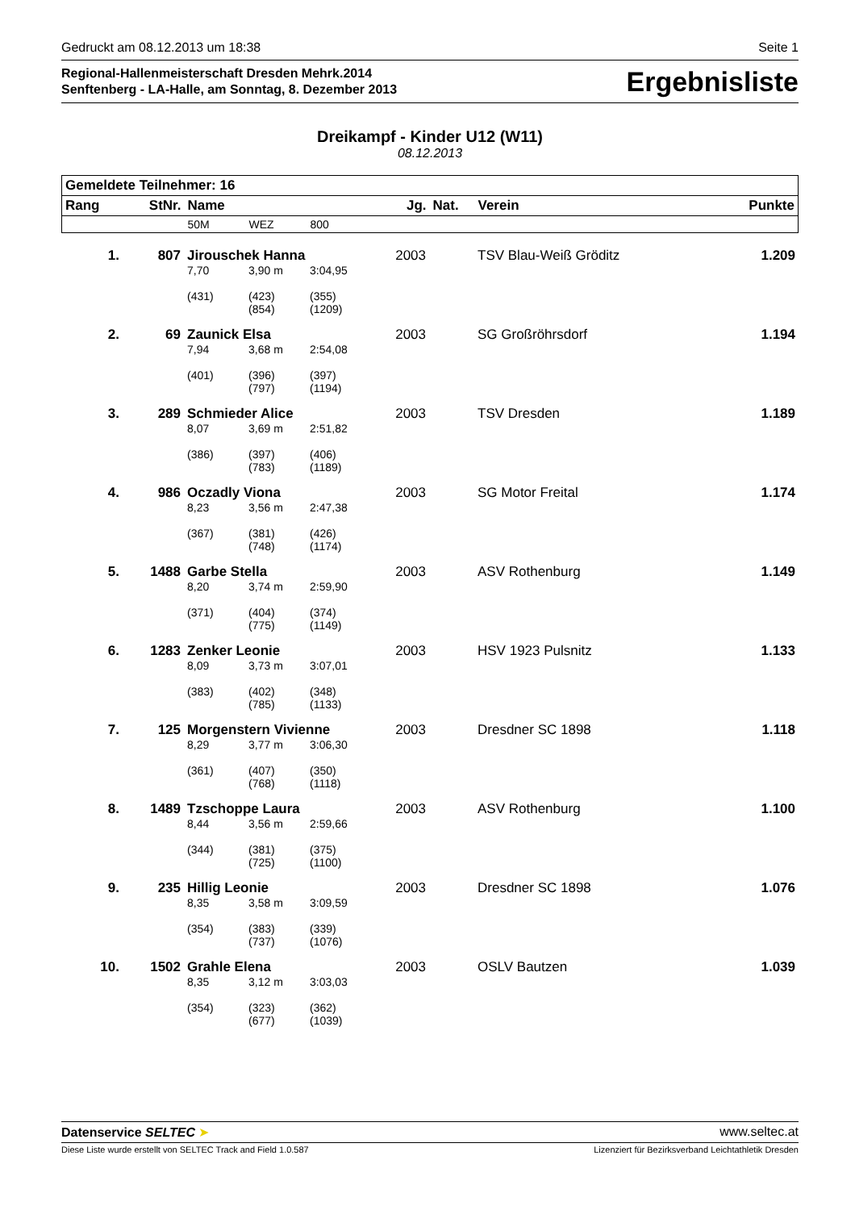Gedruckt am 08.12.2013 um 18:38 Seite 1
Regional-Hallenmeisterschaft Dresden Mehrk.2014
Senftenberg - LA-Halle, am Sonntag, 8. Dezember 2013
Ergebnisliste
Dreikampf - Kinder U12 (W11)
08.12.2013
| Gemeldete Teilnehmer: 16 | | | | | | | | |
| --- | --- | --- | --- | --- | --- | --- | --- | --- |
| Rang | StNr. | Name | | | Jg. | Nat. | Verein | Punkte |
| | | 50M | WEZ | 800 | | | | |
| 1. | 807 | Jirouschek Hanna | | | 2003 | | TSV Blau-Weiß Gröditz | 1.209 |
| | | 7,70 | 3,90 m | 3:04,95 | | | | |
| | | (431) | (423) (854) | (355) (1209) | | | | |
| 2. | 69 | Zaunick Elsa | | | 2003 | | SG Großröhrsdorf | 1.194 |
| | | 7,94 | 3,68 m | 2:54,08 | | | | |
| | | (401) | (396) (797) | (397) (1194) | | | | |
| 3. | 289 | Schmieder Alice | | | 2003 | | TSV Dresden | 1.189 |
| | | 8,07 | 3,69 m | 2:51,82 | | | | |
| | | (386) | (397) (783) | (406) (1189) | | | | |
| 4. | 986 | Oczadly Viona | | | 2003 | | SG Motor Freital | 1.174 |
| | | 8,23 | 3,56 m | 2:47,38 | | | | |
| | | (367) | (381) (748) | (426) (1174) | | | | |
| 5. | 1488 | Garbe Stella | | | 2003 | | ASV Rothenburg | 1.149 |
| | | 8,20 | 3,74 m | 2:59,90 | | | | |
| | | (371) | (404) (775) | (374) (1149) | | | | |
| 6. | 1283 | Zenker Leonie | | | 2003 | | HSV 1923 Pulsnitz | 1.133 |
| | | 8,09 | 3,73 m | 3:07,01 | | | | |
| | | (383) | (402) (785) | (348) (1133) | | | | |
| 7. | 125 | Morgenstern Vivienne | | | 2003 | | Dresdner SC 1898 | 1.118 |
| | | 8,29 | 3,77 m | 3:06,30 | | | | |
| | | (361) | (407) (768) | (350) (1118) | | | | |
| 8. | 1489 | Tzschoppe Laura | | | 2003 | | ASV Rothenburg | 1.100 |
| | | 8,44 | 3,56 m | 2:59,66 | | | | |
| | | (344) | (381) (725) | (375) (1100) | | | | |
| 9. | 235 | Hillig Leonie | | | 2003 | | Dresdner SC 1898 | 1.076 |
| | | 8,35 | 3,58 m | 3:09,59 | | | | |
| | | (354) | (383) (737) | (339) (1076) | | | | |
| 10. | 1502 | Grahle Elena | | | 2003 | | OSLV Bautzen | 1.039 |
| | | 8,35 | 3,12 m | 3:03,03 | | | | |
| | | (354) | (323) (677) | (362) (1039) | | | | |
Datenservice SELTEC ➤ www.seltec.at
Diese Liste wurde erstellt von SELTEC Track and Field 1.0.587 Lizenziert für Bezirksverband Leichtathletik Dresden